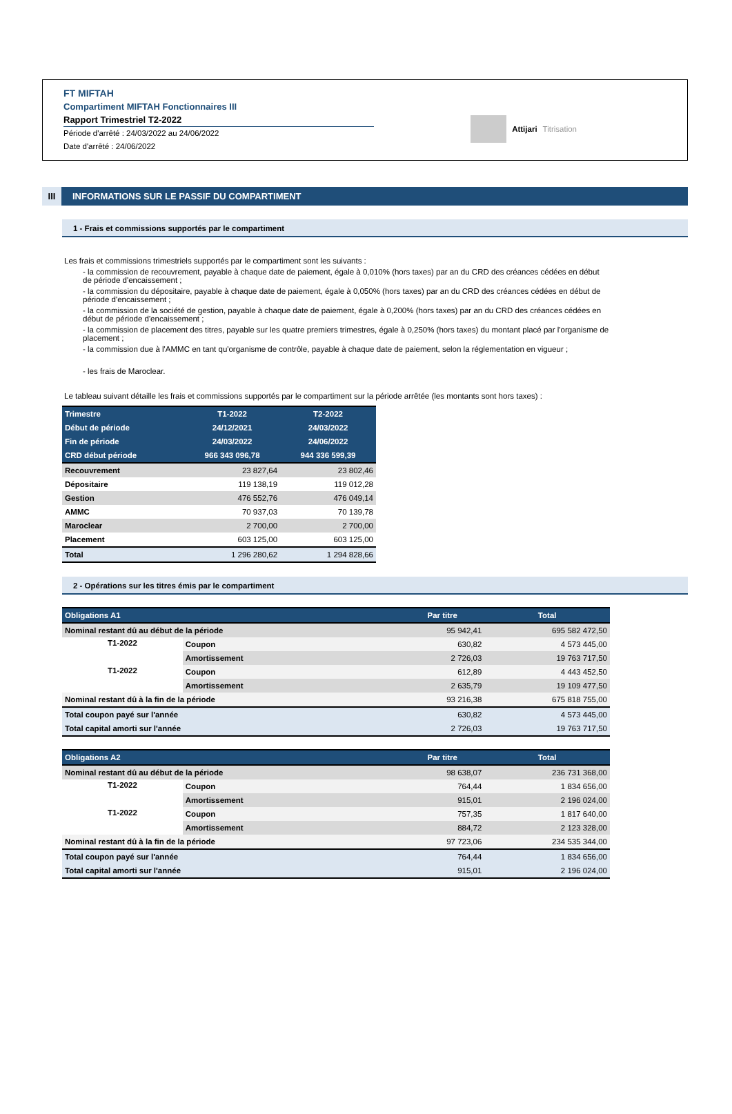FT MIFTAH
Compartiment MIFTAH Fonctionnaires III
Rapport Trimestriel T2-2022
Période d'arrêté : 24/03/2022 au 24/06/2022
Date d'arrêté : 24/06/2022
Attijari Titrisation
III INFORMATIONS SUR LE PASSIF DU COMPARTIMENT
1 - Frais et commissions supportés par le compartiment
Les frais et commissions trimestriels supportés par le compartiment sont les suivants :
- la commission de recouvrement, payable à chaque date de paiement, égale à 0,010% (hors taxes) par an du CRD des créances cédées en début de période d'encaissement ;
- la commission du dépositaire, payable à chaque date de paiement, égale à 0,050% (hors taxes) par an du CRD des créances cédées en début de période d'encaissement ;
- la commission de la société de gestion, payable à chaque date de paiement, égale à 0,200% (hors taxes) par an du CRD des créances cédées en début de période d'encaissement ;
- la commission de placement des titres, payable sur les quatre premiers trimestres, égale à 0,250% (hors taxes) du montant placé par l'organisme de placement ;
- la commission due à l'AMMC en tant qu'organisme de contrôle, payable à chaque date de paiement, selon la réglementation en vigueur ;
- les frais de Maroclear.
Le tableau suivant détaille les frais et commissions supportés par le compartiment sur la période arrêtée (les montants sont hors taxes) :
| Trimestre | T1-2022 | T2-2022 |
| --- | --- | --- |
| Début de période | 24/12/2021 | 24/03/2022 |
| Fin de période | 24/03/2022 | 24/06/2022 |
| CRD début période | 966 343 096,78 | 944 336 599,39 |
| Recouvrement | 23 827,64 | 23 802,46 |
| Dépositaire | 119 138,19 | 119 012,28 |
| Gestion | 476 552,76 | 476 049,14 |
| AMMC | 70 937,03 | 70 139,78 |
| Maroclear | 2 700,00 | 2 700,00 |
| Placement | 603 125,00 | 603 125,00 |
| Total | 1 296 280,62 | 1 294 828,66 |
2 - Opérations sur les titres émis par le compartiment
| Obligations A1 | | Par titre | Total |
| --- | --- | --- | --- |
| Nominal restant dû au début de la période | | 95 942,41 | 695 582 472,50 |
| T1-2022 | Coupon | 630,82 | 4 573 445,00 |
| | Amortissement | 2 726,03 | 19 763 717,50 |
| T1-2022 | Coupon | 612,89 | 4 443 452,50 |
| | Amortissement | 2 635,79 | 19 109 477,50 |
| Nominal restant dû à la fin de la période | | 93 216,38 | 675 818 755,00 |
| Total coupon payé sur l'année | | 630,82 | 4 573 445,00 |
| Total capital amorti sur l'année | | 2 726,03 | 19 763 717,50 |
| Obligations A2 | | Par titre | Total |
| --- | --- | --- | --- |
| Nominal restant dû au début de la période | | 98 638,07 | 236 731 368,00 |
| T1-2022 | Coupon | 764,44 | 1 834 656,00 |
| | Amortissement | 915,01 | 2 196 024,00 |
| T1-2022 | Coupon | 757,35 | 1 817 640,00 |
| | Amortissement | 884,72 | 2 123 328,00 |
| Nominal restant dû à la fin de la période | | 97 723,06 | 234 535 344,00 |
| Total coupon payé sur l'année | | 764,44 | 1 834 656,00 |
| Total capital amorti sur l'année | | 915,01 | 2 196 024,00 |